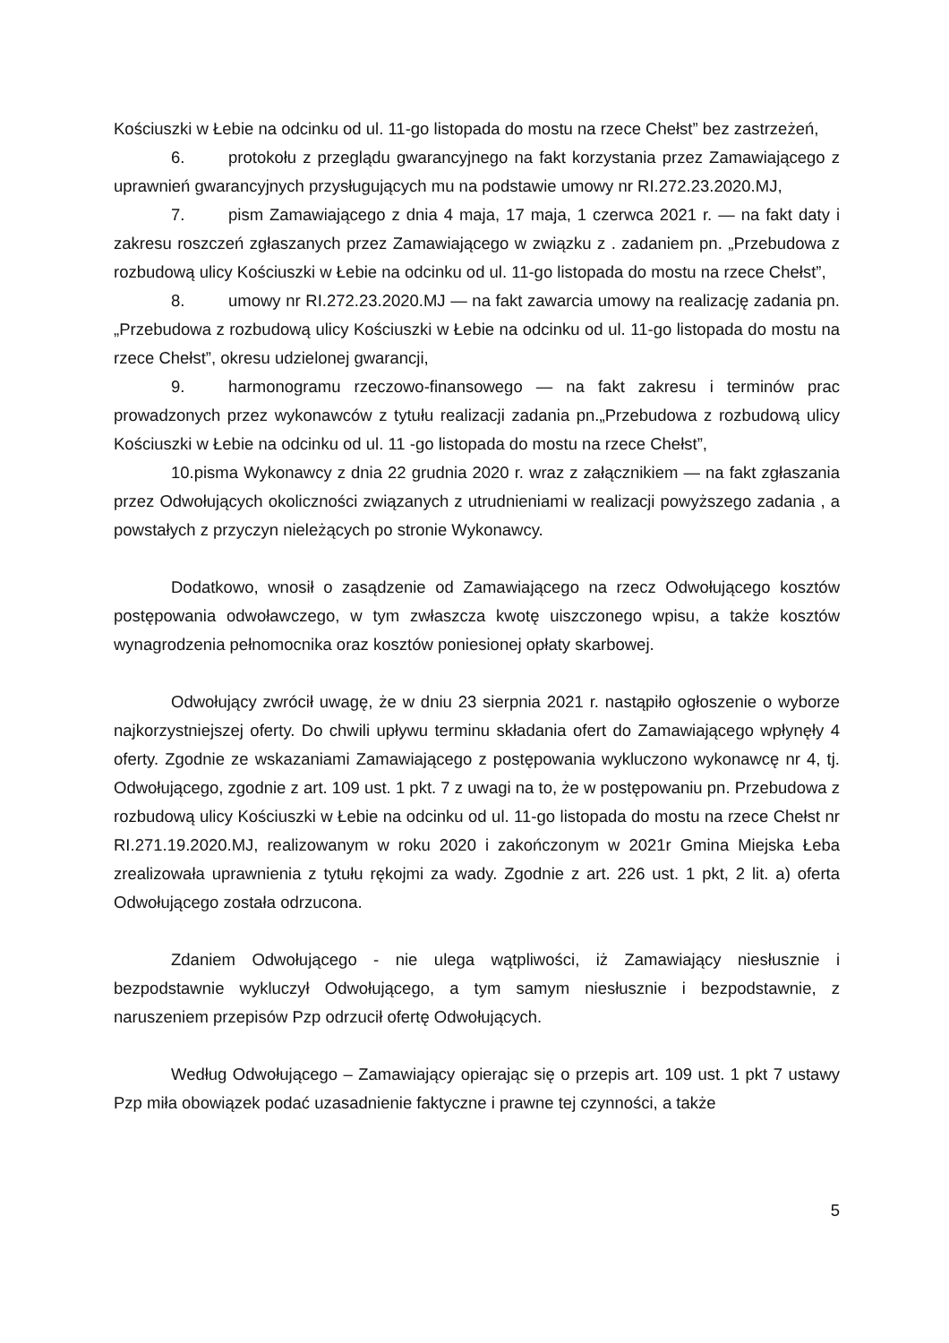Kościuszki w Łebie na odcinku od ul. 11-go listopada do mostu na rzece Chełst” bez zastrzeżeń,
6. protokołu z przeglądu gwarancyjnego na fakt korzystania przez Zamawiającego z uprawnień gwarancyjnych przysługujących mu na podstawie umowy nr RI.272.23.2020.MJ,
7. pism Zamawiającego z dnia 4 maja, 17 maja, 1 czerwca 2021 r. — na fakt daty i zakresu roszczeń zgłaszanych przez Zamawiającego w związku z . zadaniem pn. „Przebudowa z rozbudową ulicy Kościuszki w Łebie na odcinku od ul. 11-go listopada do mostu na rzece Chełst”,
8. umowy nr RI.272.23.2020.MJ — na fakt zawarcia umowy na realizację zadania pn. „Przebudowa z rozbudową ulicy Kościuszki w Łebie na odcinku od ul. 11-go listopada do mostu na rzece Chełst”, okresu udzielonej gwarancji,
9. harmonogramu rzeczowo-finansowego — na fakt zakresu i terminów prac prowadzonych przez wykonawców z tytułu realizacji zadania pn.„Przebudowa z rozbudową ulicy Kościuszki w Łebie na odcinku od ul. 11 -go listopada do mostu na rzece Chełst”,
10.pisma Wykonawcy z dnia 22 grudnia 2020 r. wraz z załącznikiem — na fakt zgłaszania przez Odwołujących okoliczności związanych z utrudnieniami w realizacji powyższego zadania , a powstałych z przyczyn nieleżących po stronie Wykonawcy.
Dodatkowo, wnosił o zasądzenie od Zamawiającego na rzecz Odwołującego kosztów postępowania odwoławczego, w tym zwłaszcza kwotę uiszczonego wpisu, a także kosztów wynagrodzenia pełnomocnika oraz kosztów poniesionej opłaty skarbowej.
Odwołujący zwrócił uwagę, że w dniu 23 sierpnia 2021 r. nastąpiło ogłoszenie o wyborze najkorzystniejszej oferty. Do chwili upływu terminu składania ofert do Zamawiającego wpłynęły 4 oferty. Zgodnie ze wskazaniami Zamawiającego z postępowania wykluczono wykonawcę nr 4, tj. Odwołującego, zgodnie z art. 109 ust. 1 pkt. 7 z uwagi na to, że w postępowaniu pn. Przebudowa z rozbudową ulicy Kościuszki w Łebie na odcinku od ul. 11-go listopada do mostu na rzece Chełst nr RI.271.19.2020.MJ, realizowanym w roku 2020 i zakończonym w 2021r Gmina Miejska Łeba zrealizowała uprawnienia z tytułu rękojmi za wady. Zgodnie z art. 226 ust. 1 pkt, 2 lit. a) oferta Odwołującego została odrzucona.
Zdaniem Odwołującego - nie ulega wątpliwości, iż Zamawiający niesłusznie i bezpodstawnie wykluczył Odwołującego, a tym samym niesłusznie i bezpodstawnie, z naruszeniem przepisów Pzp odrzucił ofertę Odwołujących.
Według Odwołującego – Zamawiający opierając się o przepis art. 109 ust. 1 pkt 7 ustawy Pzp miła obowiązek podać uzasadnienie faktyczne i prawne tej czynności, a także
5